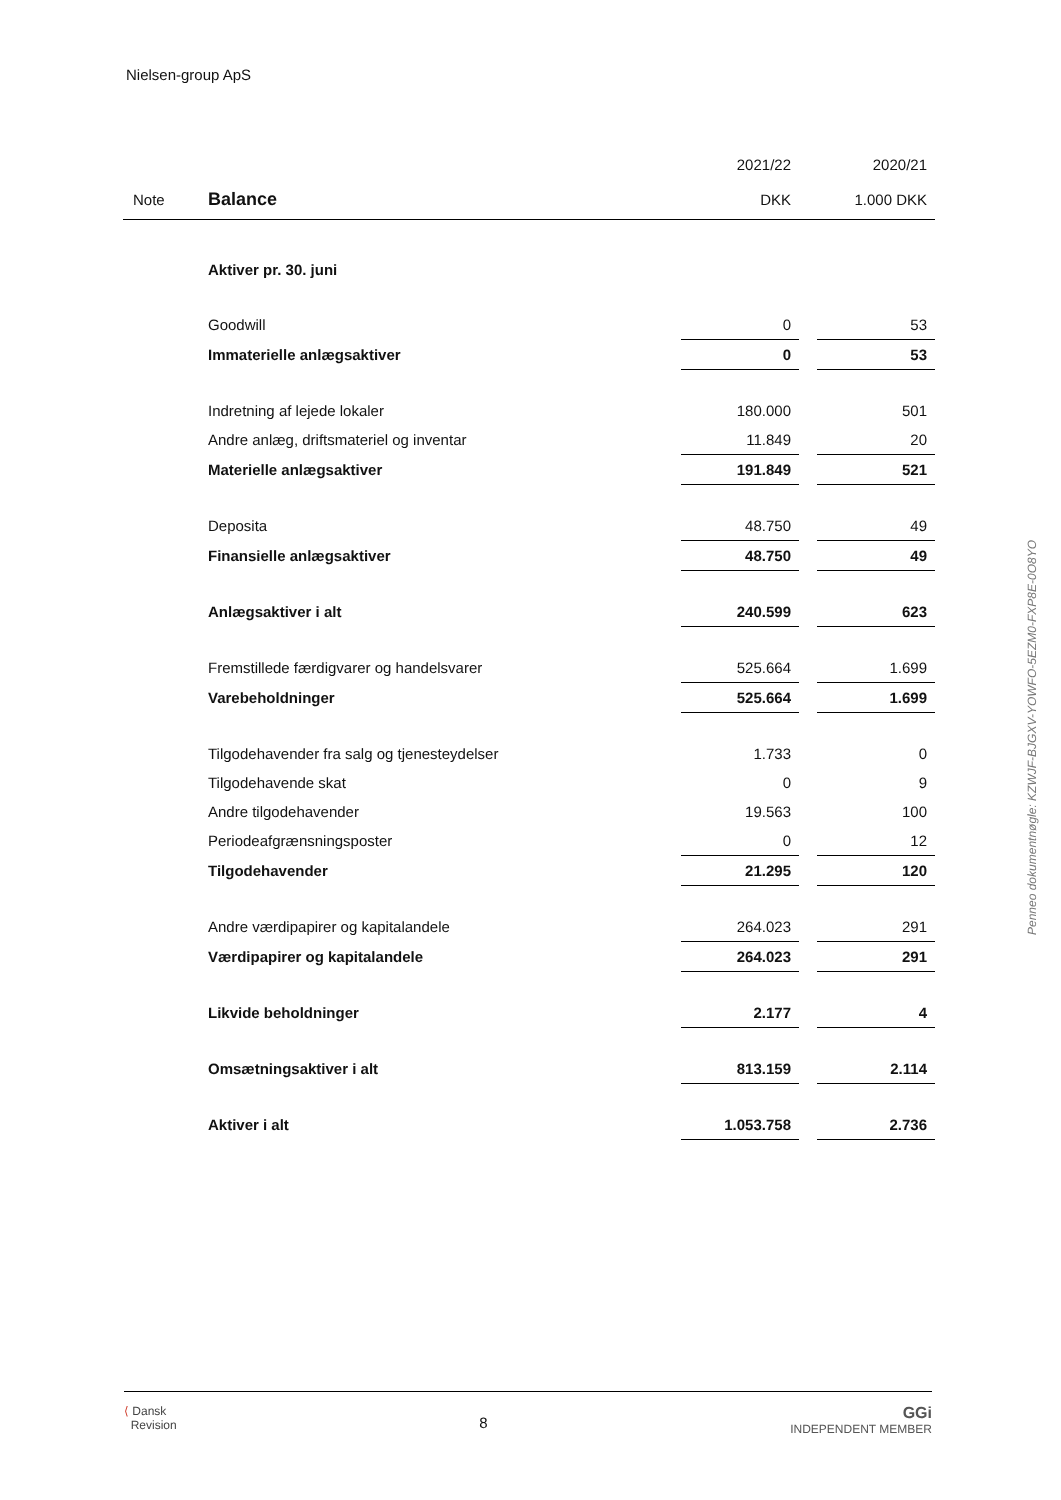Nielsen-group ApS
| | | 2021/22 | | 2020/21 |
| Note | Balance | DKK | | 1.000 DKK |
| | Aktiver pr. 30. juni | | | |
| | Goodwill | 0 | | 53 |
| | Immaterielle anlægsaktiver | 0 | | 53 |
| | Indretning af lejede lokaler | 180.000 | | 501 |
| | Andre anlæg, driftsmateriel og inventar | 11.849 | | 20 |
| | Materielle anlægsaktiver | 191.849 | | 521 |
| | Deposita | 48.750 | | 49 |
| | Finansielle anlægsaktiver | 48.750 | | 49 |
| | Anlægsaktiver i alt | 240.599 | | 623 |
| | Fremstillede færdigvarer og handelsvarer | 525.664 | | 1.699 |
| | Varebeholdninger | 525.664 | | 1.699 |
| | Tilgodehavender fra salg og tjenesteydelser | 1.733 | | 0 |
| | Tilgodehavende skat | 0 | | 9 |
| | Andre tilgodehavender | 19.563 | | 100 |
| | Periodeafgrænsningsposter | 0 | | 12 |
| | Tilgodehavender | 21.295 | | 120 |
| | Andre værdipapirer og kapitalandele | 264.023 | | 291 |
| | Værdipapirer og kapitalandele | 264.023 | | 291 |
| | Likvide beholdninger | 2.177 | | 4 |
| | Omsætningsaktiver i alt | 813.159 | | 2.114 |
| | Aktiver i alt | 1.053.758 | | 2.736 |
Penneo dokumentnøgle: KZWJF-BJGXV-YOWFO-5EZM0-FXP8E-0O8YO
⟨ Dansk
Revision
8
GGi
INDEPENDENT MEMBER